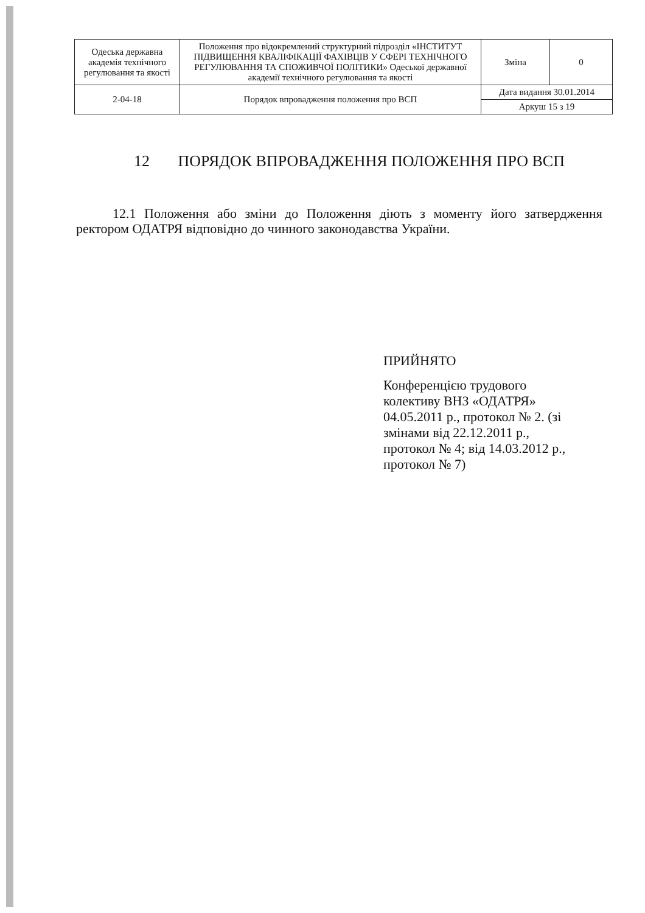| Одеська державна академія технічного регулювання та якості | Положення про відокремлений структурний підрозділ «ІНСТИТУТ ПІДВИЩЕННЯ КВАЛІФІКАЦІЇ ФАХІВЦІВ У СФЕРІ ТЕХНІЧНОГО РЕГУЛЮВАННЯ ТА СПОЖИВЧОЇ ПОЛІТИКИ» Одеської державної академії технічного регулювання та якості | Зміна | 0 |
| 2-04-18 | Порядок впровадження положення про ВСП | Дата видання 30.01.2014 | |
| | | Аркуш 15 з 19 | |
12 ПОРЯДОК ВПРОВАДЖЕННЯ ПОЛОЖЕННЯ ПРО ВСП
12.1 Положення або зміни до Положення діють з моменту його затвердження ректором ОДАТРЯ відповідно до чинного законодавства України.
ПРИЙНЯТО
Конференцією трудового колективу ВНЗ «ОДАТРЯ» 04.05.2011 р., протокол № 2. (зі змінами від 22.12.2011 р., протокол № 4; від 14.03.2012 р., протокол № 7)